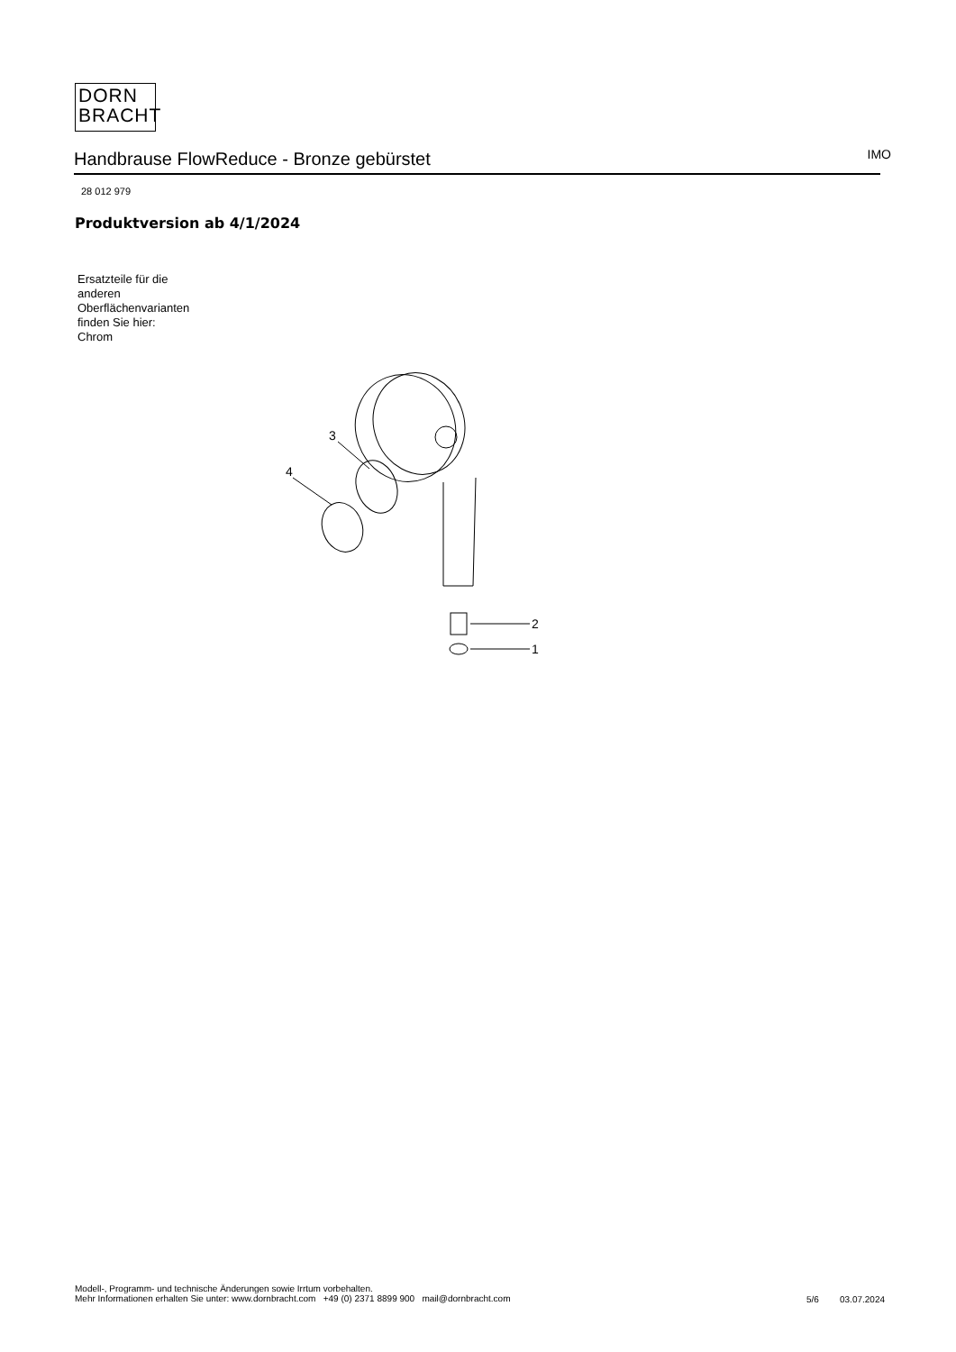DORN
BRACHT
Handbrause FlowReduce - Bronze gebürstet
IMO
28 012 979
Produktversion ab 4/1/2024
Ersatzteile für die
anderen
Oberflächenvarianten
finden Sie hier:
Chrom
2
1
3
4
Modell-, Programm- und technische Änderungen sowie Irrtum vorbehalten.
Mehr Informationen erhalten Sie unter: www.dornbracht.com +49 (0) 2371 8899 900 mail@dornbracht.com
5/6 03.07.2024